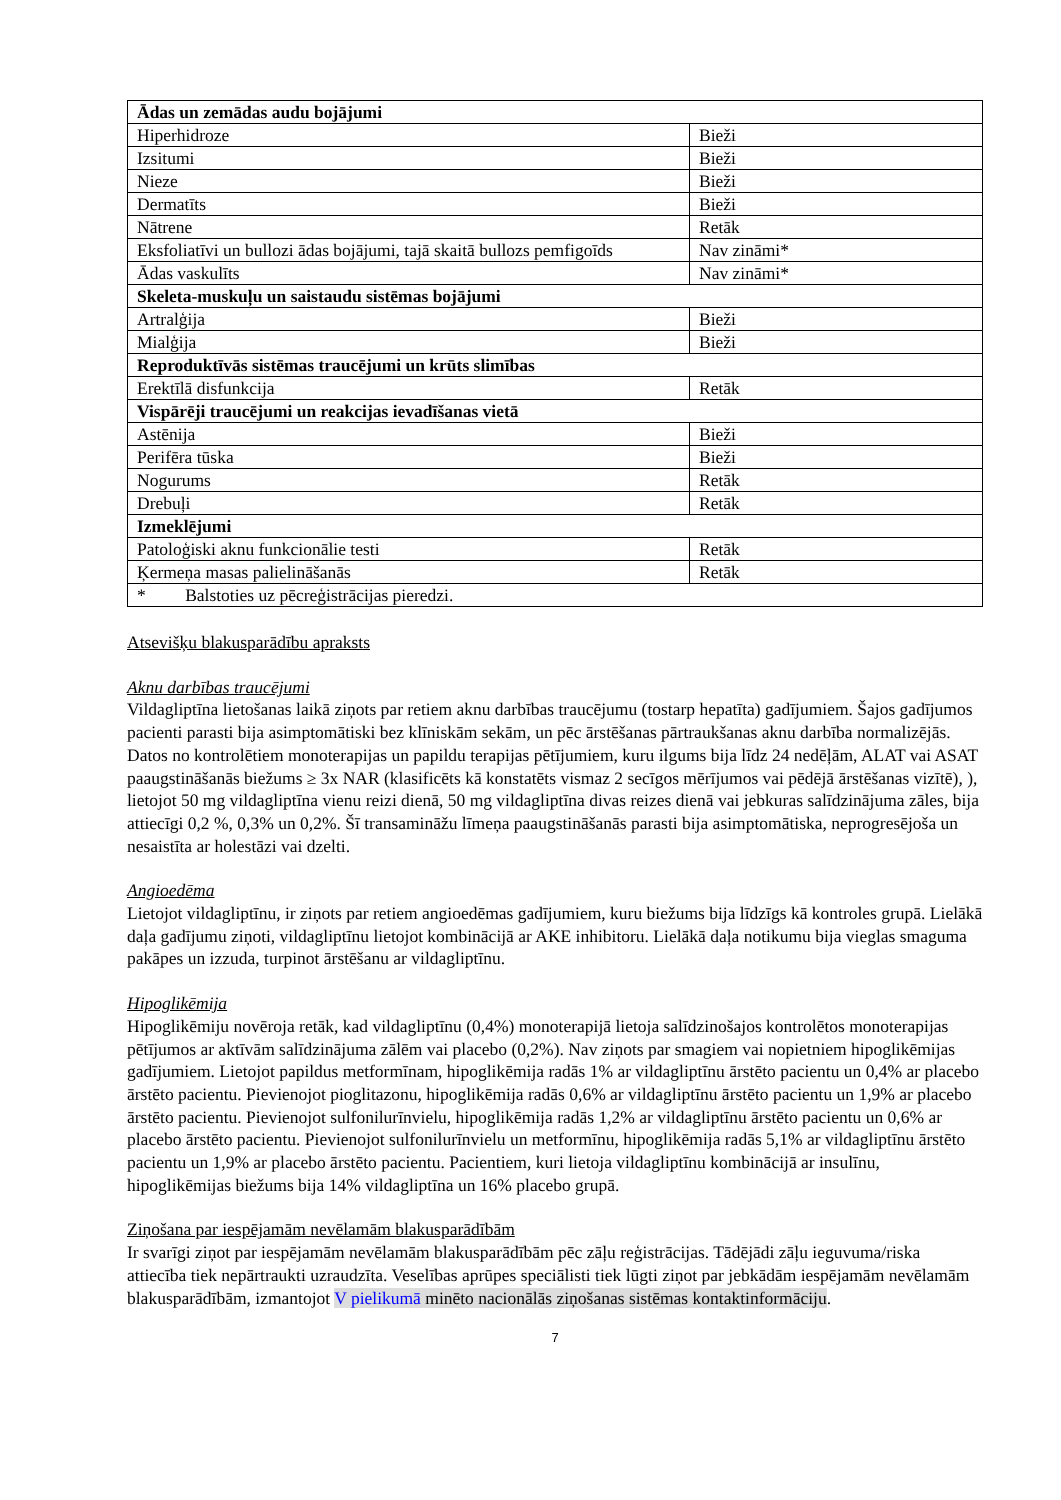| Ādas un zemādas audu bojājumi | |
| Hiperhidroze | Bieži |
| Izsitumi | Bieži |
| Nieze | Bieži |
| Dermatīts | Bieži |
| Nātrene | Retāk |
| Eksfoliatīvi un bullozi ādas bojājumi, tajā skaitā bullozs pemfigoīds | Nav zināmi* |
| Ādas vaskulīts | Nav zināmi* |
| Skeleta-muskuļu un saistaudu sistēmas bojājumi | |
| Artralģija | Bieži |
| Mialģija | Bieži |
| Reproduktīvās sistēmas traucējumi un krūts slimības | |
| Erektīlā disfunkcija | Retāk |
| Vispārēji traucējumi un reakcijas ievadīšanas vietā | |
| Astēnija | Bieži |
| Perifēra tūska | Bieži |
| Nogurums | Retāk |
| Drebuļi | Retāk |
| Izmeklējumi | |
| Patoloģiski aknu funkcionālie testi | Retāk |
| Ķermeņa masas palielināšanās | Retāk |
| * Balstoties uz pēcreģistrācijas pieredzi. | |
Atsevišķu blakusparādību apraksts
Aknu darbības traucējumi
Vildagliptīna lietošanas laikā ziņots par retiem aknu darbības traucējumu (tostarp hepatīta) gadījumiem. Šajos gadījumos pacienti parasti bija asimptomātiski bez klīniskām sekām, un pēc ārstēšanas pārtraukšanas aknu darbība normalizējās. Datos no kontrolētiem monoterapijas un papildu terapijas pētījumiem, kuru ilgums bija līdz 24 nedēļām, ALAT vai ASAT paaugstināšanās biežums ≥ 3x NAR (klasificēts kā konstatēts vismaz 2 secīgos mērījumos vai pēdējā ārstēšanas vizītē), ), lietojot 50 mg vildagliptīna vienu reizi dienā, 50 mg vildagliptīna divas reizes dienā vai jebkuras salīdzinājuma zāles, bija attiecīgi 0,2 %, 0,3% un 0,2%. Šī transamināžu līmeņa paaugstināšanās parasti bija asimptomātiska, neprogresējoša un nesaistīta ar holestāzi vai dzelti.
Angioedēma
Lietojot vildagliptīnu, ir ziņots par retiem angioedēmas gadījumiem, kuru biežums bija līdzīgs kā kontroles grupā. Lielākā daļa gadījumu ziņoti, vildagliptīnu lietojot kombinācijā ar AKE inhibitoru. Lielākā daļa notikumu bija vieglas smaguma pakāpes un izzuda, turpinot ārstēšanu ar vildagliptīnu.
Hipoglikēmija
Hipoglikēmiju novēroja retāk, kad vildagliptīnu (0,4%) monoterapijā lietoja salīdzinošajos kontrolētos monoterapijas pētījumos ar aktīvām salīdzinājuma zālēm vai placebo (0,2%). Nav ziņots par smagiem vai nopietniem hipoglikēmijas gadījumiem. Lietojot papildus metformīnam, hipoglikēmija radās 1% ar vildagliptīnu ārstēto pacientu un 0,4% ar placebo ārstēto pacientu. Pievienojot pioglitazonu, hipoglikēmija radās 0,6% ar vildagliptīnu ārstēto pacientu un 1,9% ar placebo ārstēto pacientu. Pievienojot sulfonilurīnvielu, hipoglikēmija radās 1,2% ar vildagliptīnu ārstēto pacientu un 0,6% ar placebo ārstēto pacientu. Pievienojot sulfonilurīnvielu un metformīnu, hipoglikēmija radās 5,1% ar vildagliptīnu ārstēto pacientu un 1,9% ar placebo ārstēto pacientu. Pacientiem, kuri lietoja vildagliptīnu kombinācijā ar insulīnu, hipoglikēmijas biežums bija 14% vildagliptīna un 16% placebo grupā.
Ziņošana par iespējamām nevēlamām blakusparādībām
Ir svarīgi ziņot par iespējamām nevēlamām blakusparādībām pēc zāļu reģistrācijas. Tādējādi zāļu ieguvuma/riska attiecība tiek nepārtraukti uzraudzīta. Veselības aprūpes speciālisti tiek lūgti ziņot par jebkādām iespējamām nevēlamām blakusparādībām, izmantojot V pielikumā minēto nacionālās ziņošanas sistēmas kontaktinformāciju.
7